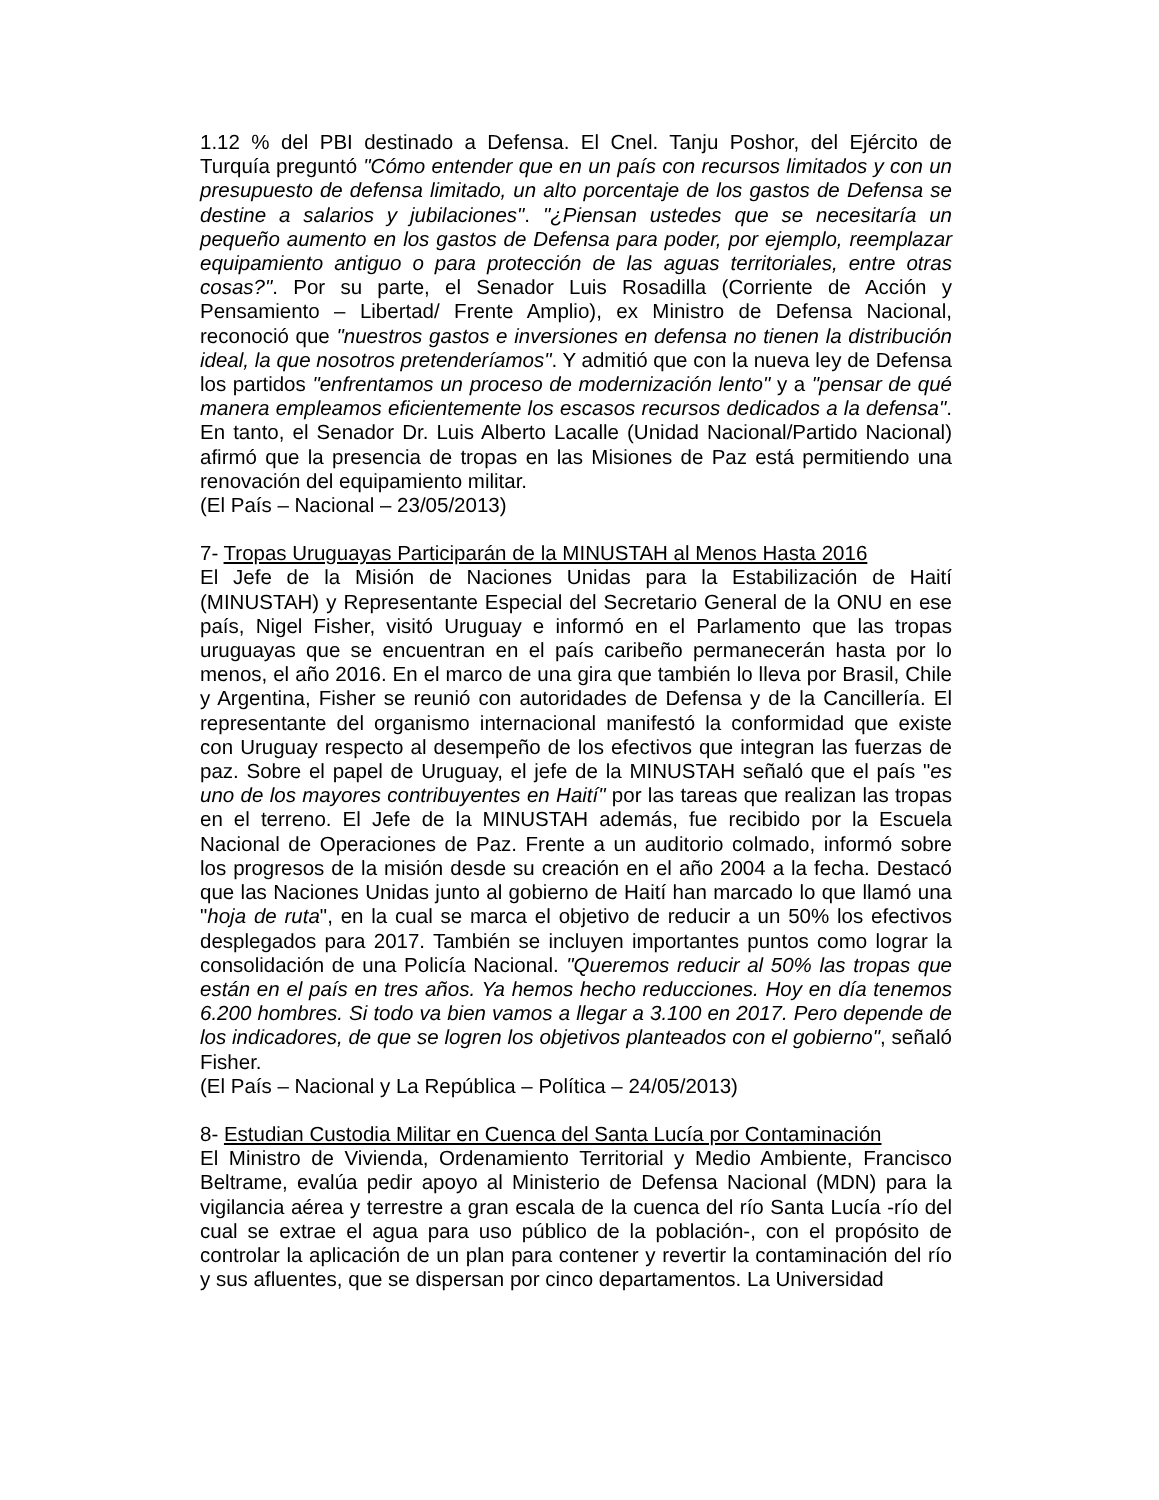1.12 % del PBI destinado a Defensa. El Cnel. Tanju Poshor, del Ejército de Turquía preguntó "Cómo entender que en un país con recursos limitados y con un presupuesto de defensa limitado, un alto porcentaje de los gastos de Defensa se destine a salarios y jubilaciones". "¿Piensan ustedes que se necesitaría un pequeño aumento en los gastos de Defensa para poder, por ejemplo, reemplazar equipamiento antiguo o para protección de las aguas territoriales, entre otras cosas?". Por su parte, el Senador Luis Rosadilla (Corriente de Acción y Pensamiento – Libertad/ Frente Amplio), ex Ministro de Defensa Nacional, reconoció que "nuestros gastos e inversiones en defensa no tienen la distribución ideal, la que nosotros pretenderíamos". Y admitió que con la nueva ley de Defensa los partidos "enfrentamos un proceso de modernización lento" y a "pensar de qué manera empleamos eficientemente los escasos recursos dedicados a la defensa". En tanto, el Senador Dr. Luis Alberto Lacalle (Unidad Nacional/Partido Nacional) afirmó que la presencia de tropas en las Misiones de Paz está permitiendo una renovación del equipamiento militar.
(El País – Nacional – 23/05/2013)
7- Tropas Uruguayas Participarán de la MINUSTAH al Menos Hasta 2016
El Jefe de la Misión de Naciones Unidas para la Estabilización de Haití (MINUSTAH) y Representante Especial del Secretario General de la ONU en ese país, Nigel Fisher, visitó Uruguay e informó en el Parlamento que las tropas uruguayas que se encuentran en el país caribeño permanecerán hasta por lo menos, el año 2016. En el marco de una gira que también lo lleva por Brasil, Chile y Argentina, Fisher se reunió con autoridades de Defensa y de la Cancillería. El representante del organismo internacional manifestó la conformidad que existe con Uruguay respecto al desempeño de los efectivos que integran las fuerzas de paz. Sobre el papel de Uruguay, el jefe de la MINUSTAH señaló que el país "es uno de los mayores contribuyentes en Haití" por las tareas que realizan las tropas en el terreno. El Jefe de la MINUSTAH además, fue recibido por la Escuela Nacional de Operaciones de Paz. Frente a un auditorio colmado, informó sobre los progresos de la misión desde su creación en el año 2004 a la fecha. Destacó que las Naciones Unidas junto al gobierno de Haití han marcado lo que llamó una "hoja de ruta", en la cual se marca el objetivo de reducir a un 50% los efectivos desplegados para 2017. También se incluyen importantes puntos como lograr la consolidación de una Policía Nacional. "Queremos reducir al 50% las tropas que están en el país en tres años. Ya hemos hecho reducciones. Hoy en día tenemos 6.200 hombres. Si todo va bien vamos a llegar a 3.100 en 2017. Pero depende de los indicadores, de que se logren los objetivos planteados con el gobierno", señaló Fisher.
(El País – Nacional y La República – Política – 24/05/2013)
8- Estudian Custodia Militar en Cuenca del Santa Lucía por Contaminación
El Ministro de Vivienda, Ordenamiento Territorial y Medio Ambiente, Francisco Beltrame, evalúa pedir apoyo al Ministerio de Defensa Nacional (MDN) para la vigilancia aérea y terrestre a gran escala de la cuenca del río Santa Lucía -río del cual se extrae el agua para uso público de la población-, con el propósito de controlar la aplicación de un plan para contener y revertir la contaminación del río y sus afluentes, que se dispersan por cinco departamentos. La Universidad